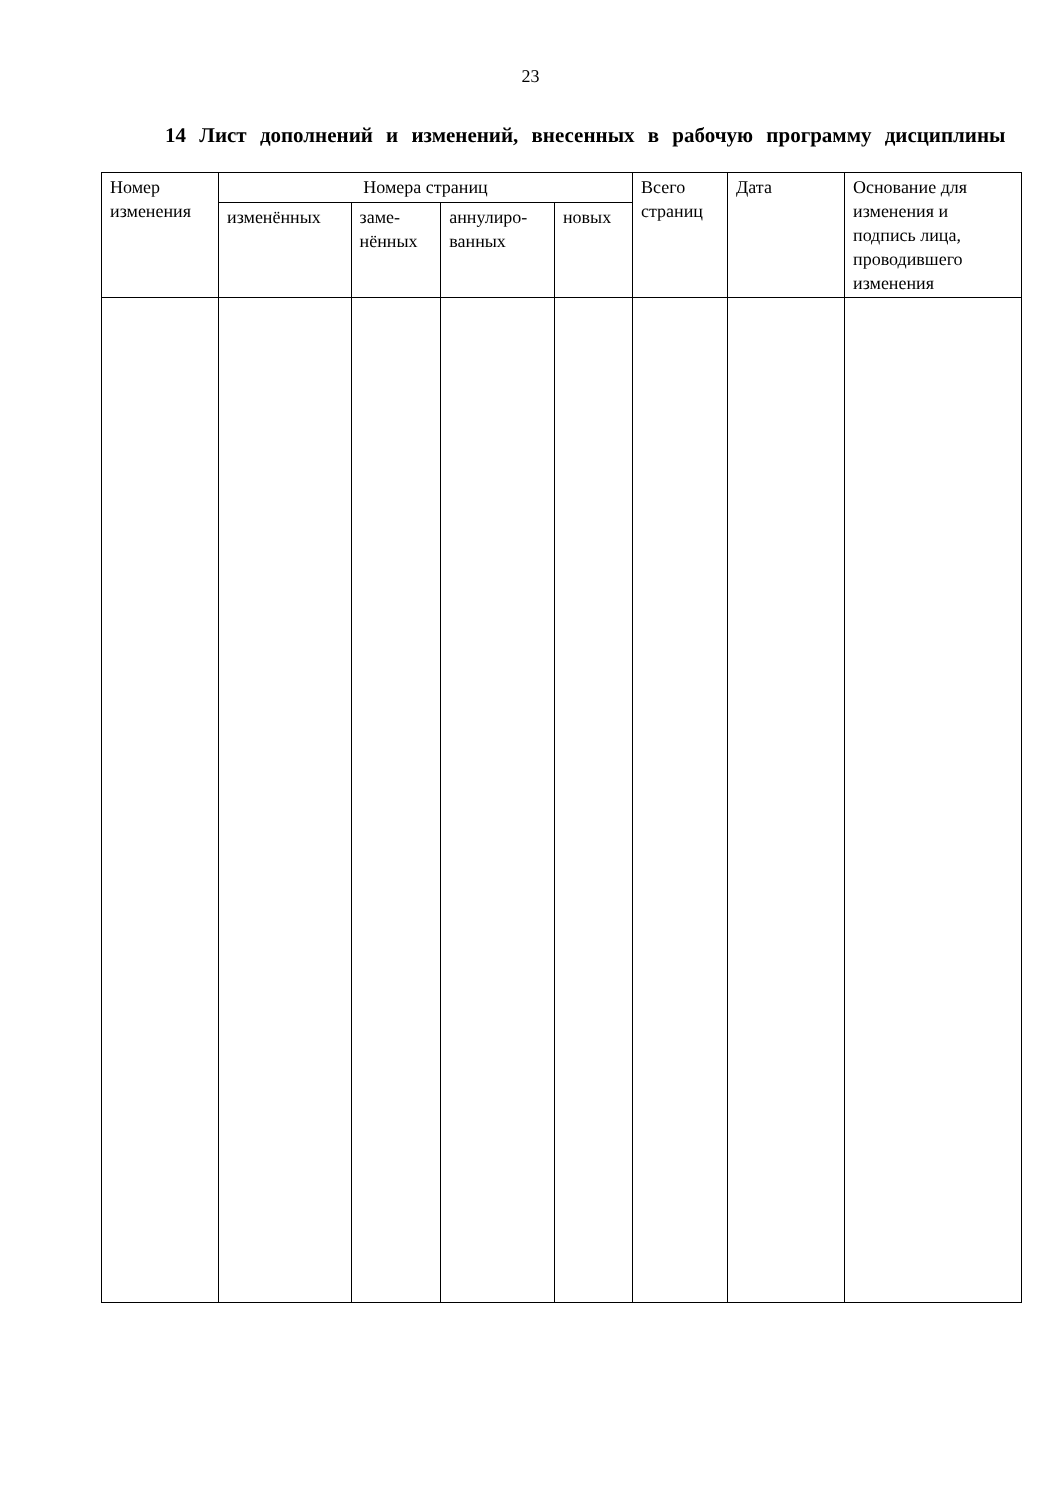23
14 Лист дополнений и изменений, внесенных в рабочую программу дисциплины
| Номер изменения | Номера страниц | | | | Всего страниц | Дата | Основание для изменения и подпись лица, проводившего изменения |
| --- | --- | --- | --- | --- | --- | --- | --- |
| | изменённых | заме- нённых | аннулиро- ванных | новых | | | |